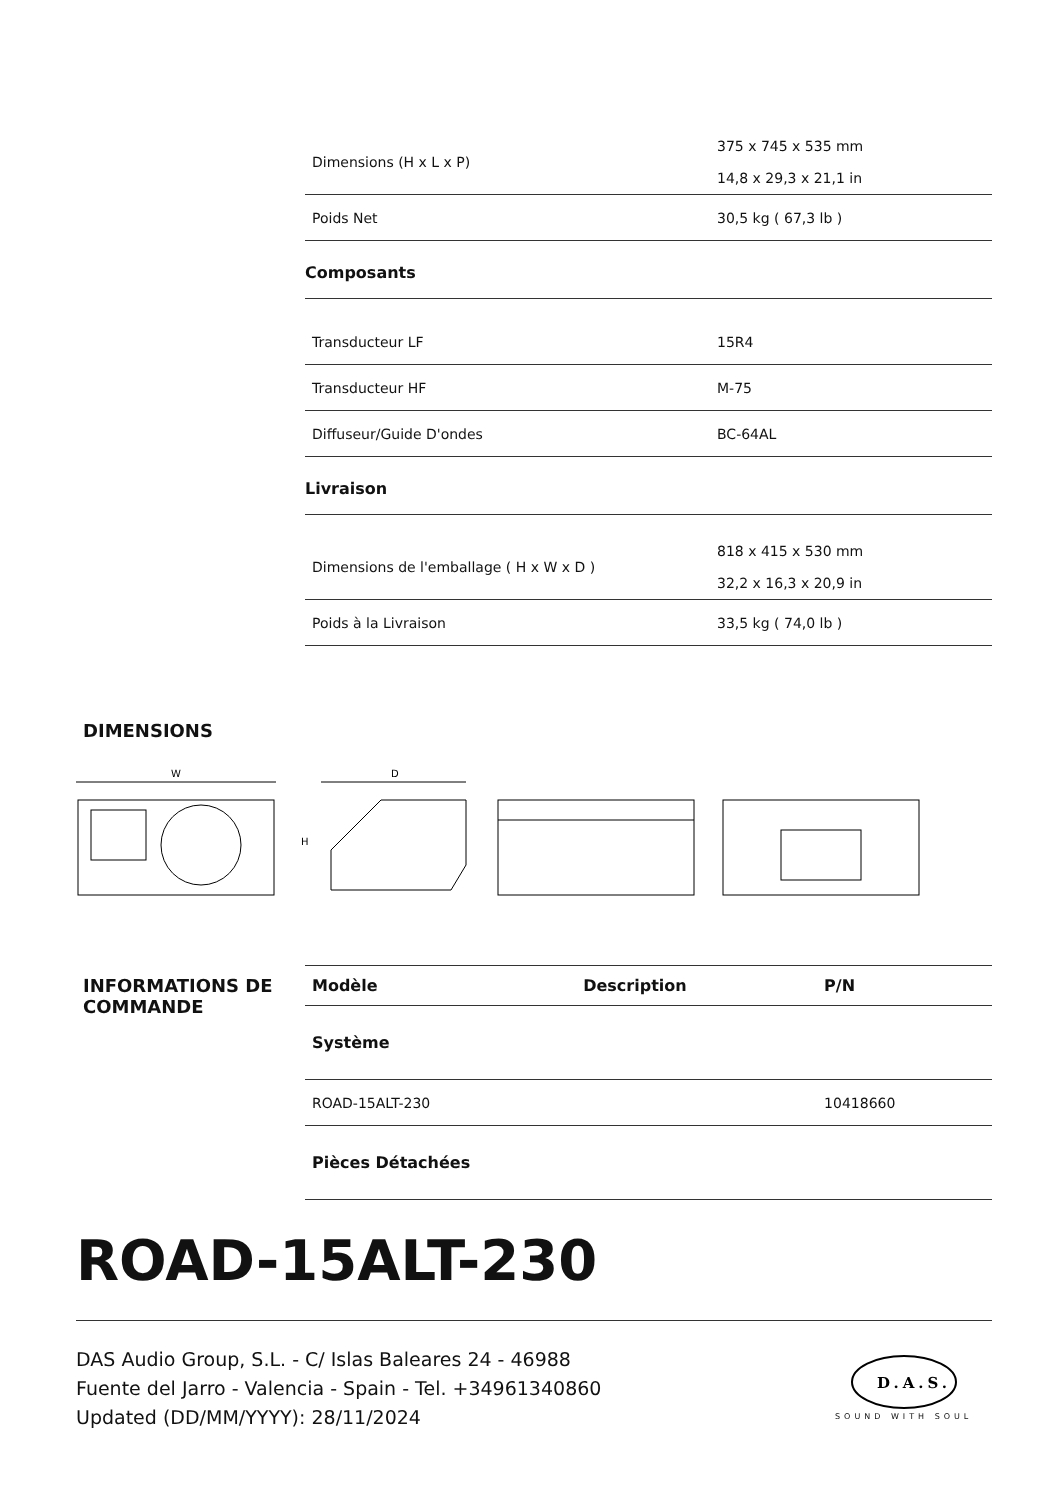| Dimensions (H x L x P) | 375 x 745 x 535 mm 14,8 x 29,3 x 21,1 in |
| Poids Net | 30,5 kg ( 67,3 lb ) |
Composants
| Transducteur LF | 15R4 |
| Transducteur HF | M-75 |
| Diffuseur/Guide D'ondes | BC-64AL |
Livraison
| Dimensions de l'emballage ( H x W x D ) | 818 x 415 x 530 mm 32,2 x 16,3 x 20,9 in |
| Poids à la Livraison | 33,5 kg ( 74,0 lb ) |
DIMENSIONS
W
D
H
INFORMATIONS DE
COMMANDE
| Modèle | Description | P/N |
| --- | --- | --- |
| Système | | |
| ROAD-15ALT-230 | | 10418660 |
| Pièces Détachées | | |
ROAD-15ALT-230
DAS Audio Group, S.L. - C/ Islas Baleares 24 - 46988
Fuente del Jarro - Valencia - Spain - Tel. +34961340860
Updated (DD/MM/YYYY): 28/11/2024
D.A.S.
SOUND WITH SOUL